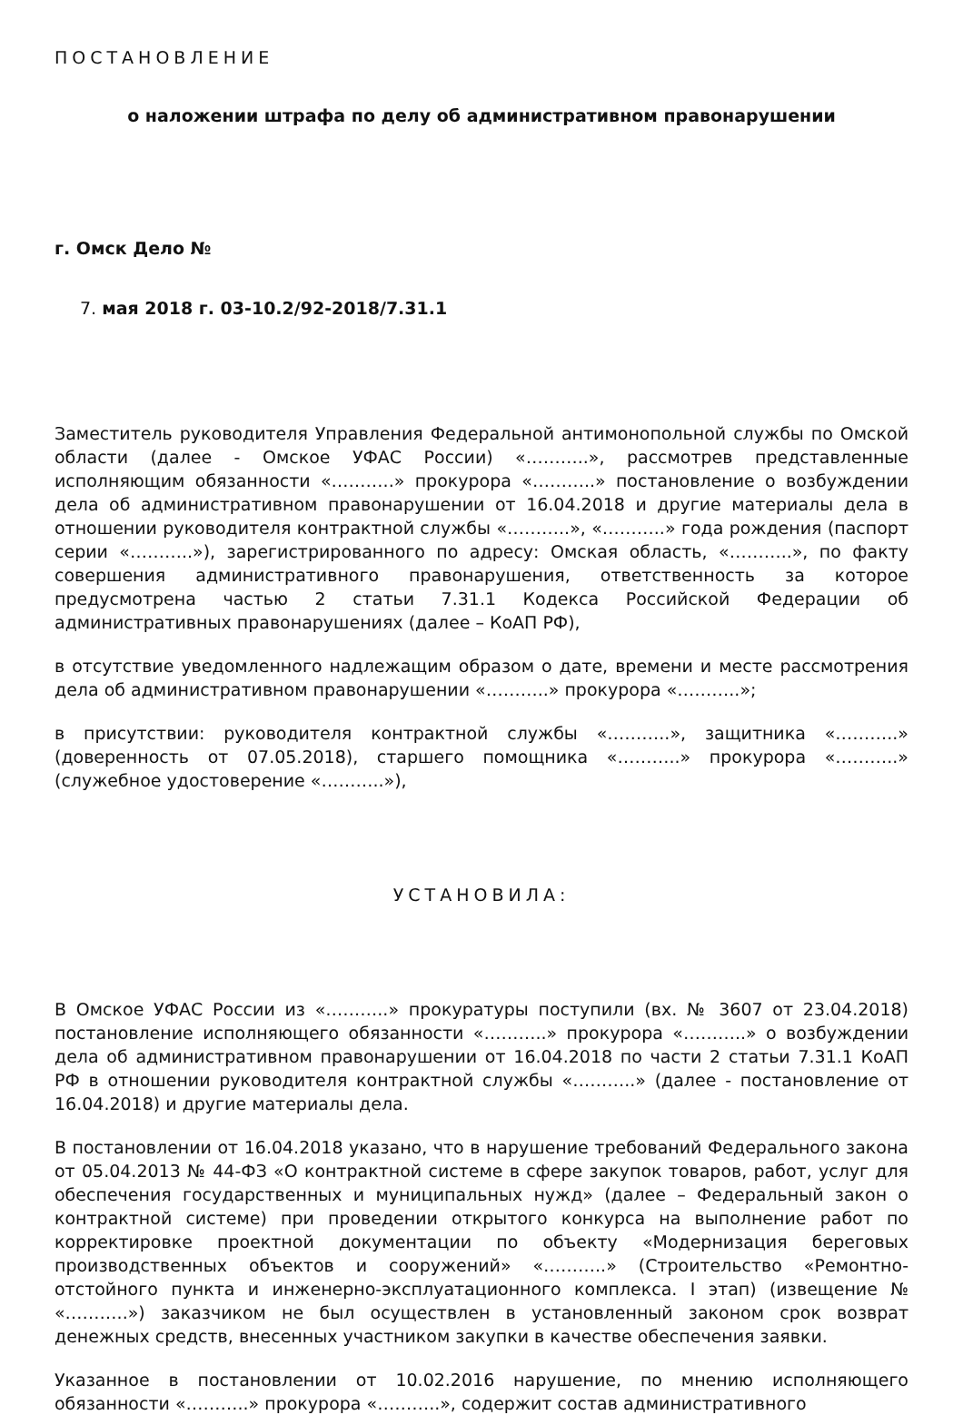ПОСТАНОВЛЕНИЕ
о наложении штрафа по делу об административном правонарушении
г. Омск Дело №
7. мая 2018 г. 03-10.2/92-2018/7.31.1
Заместитель руководителя Управления Федеральной антимонопольной службы по Омской области (далее - Омское УФАС России) «………..», рассмотрев представленные исполняющим обязанности «………..» прокурора «………..» постановление о возбуждении дела об административном правонарушении от 16.04.2018 и другие материалы дела в отношении руководителя контрактной службы «………..», «………..» года рождения (паспорт серии «………..»), зарегистрированного по адресу: Омская область, «………..», по факту совершения административного правонарушения, ответственность за которое предусмотрена частью 2 статьи 7.31.1 Кодекса Российской Федерации об административных правонарушениях (далее – КоАП РФ),
в отсутствие уведомленного надлежащим образом о дате, времени и месте рассмотрения дела об административном правонарушении «………..» прокурора «………..»;
в присутствии: руководителя контрактной службы «………..», защитника «………..» (доверенность от 07.05.2018), старшего помощника «………..» прокурора «………..» (служебное удостоверение «………..»),
УСТАНОВИЛА:
В Омское УФАС России из «………..» прокуратуры поступили (вх. № 3607 от 23.04.2018) постановление исполняющего обязанности «………..» прокурора «………..» о возбуждении дела об административном правонарушении от 16.04.2018 по части 2 статьи 7.31.1 КоАП РФ в отношении руководителя контрактной службы «………..» (далее - постановление от 16.04.2018) и другие материалы дела.
В постановлении от 16.04.2018 указано, что в нарушение требований Федерального закона от 05.04.2013 № 44-ФЗ «О контрактной системе в сфере закупок товаров, работ, услуг для обеспечения государственных и муниципальных нужд» (далее – Федеральный закон о контрактной системе) при проведении открытого конкурса на выполнение работ по корректировке проектной документации по объекту «Модернизация береговых производственных объектов и сооружений» «………..» (Строительство «Ремонтно-отстойного пункта и инженерно-эксплуатационного комплекса. I этап) (извещение № «………..») заказчиком не был осуществлен в установленный законом срок возврат денежных средств, внесенных участником закупки в качестве обеспечения заявки.
Указанное в постановлении от 10.02.2016 нарушение, по мнению исполняющего обязанности «………..» прокурора «………..», содержит состав административного